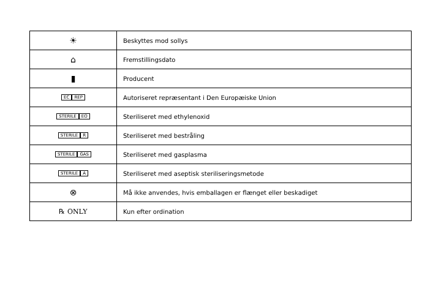| ☀ | Beskyttes mod sollys |
| ⌂ | Fremstillingsdato |
| ▮ | Producent |
| EC REP | Autoriseret repræsentant i Den Europæiske Union |
| STERILE EO | Steriliseret med ethylenoxid |
| STERILE R | Steriliseret med bestråling |
| STERILE GAS | Steriliseret med gasplasma |
| STERILE A | Steriliseret med aseptisk steriliseringsmetode |
| ⊗ | Må ikke anvendes, hvis emballagen er flænget eller beskadiget |
| ℞ ONLY | Kun efter ordination |